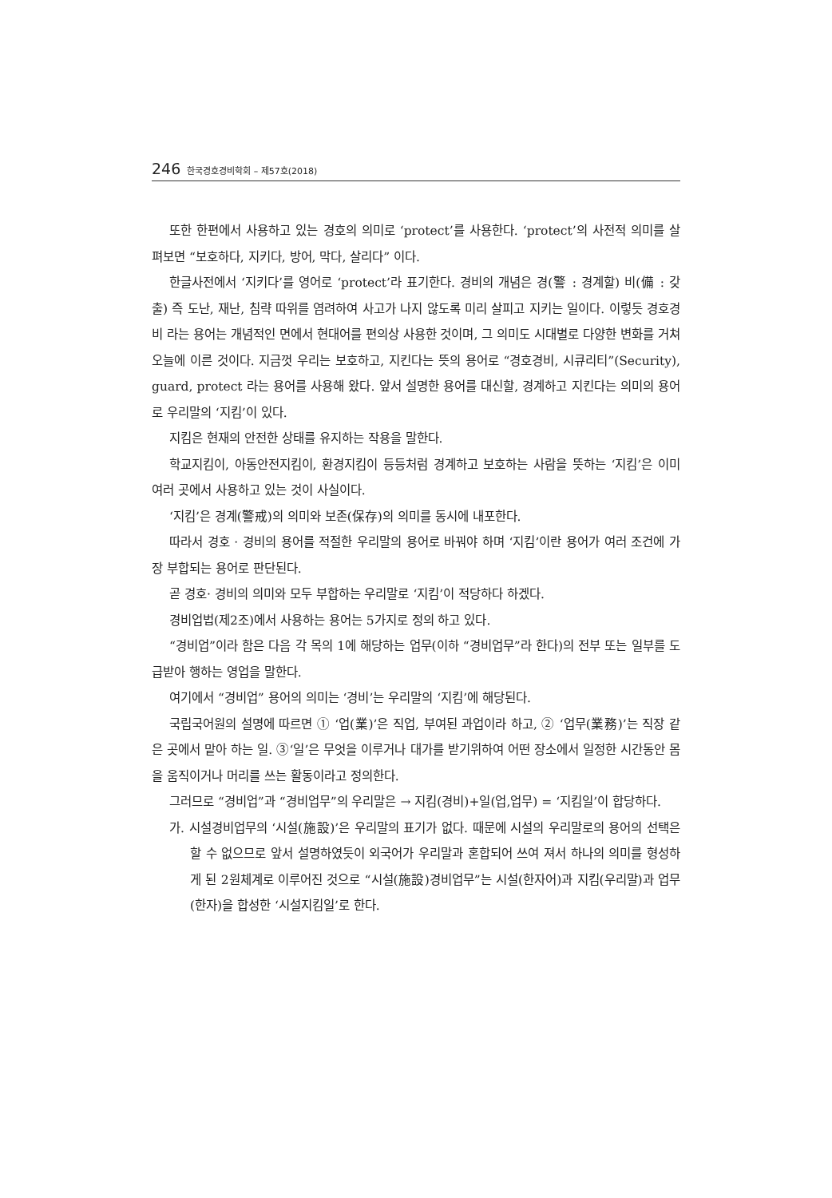246 한국경호경비학회 – 제57호(2018)
또한 한편에서 사용하고 있는 경호의 의미로 ‘protect’를 사용한다. ‘protect’의 사전적 의미를 살펴보면 “보호하다, 지키다, 방어, 막다, 살리다” 이다.
한글사전에서 ‘지키다’를 영어로 ‘protect’라 표기한다. 경비의 개념은 경(警 : 경계할) 비(備 : 갖출) 즉 도난, 재난, 침략 따위를 염려하여 사고가 나지 않도록 미리 살피고 지키는 일이다. 이렇듯 경호경비 라는 용어는 개념적인 면에서 현대어를 편의상 사용한 것이며, 그 의미도 시대별로 다양한 변화를 거쳐 오늘에 이른 것이다. 지금껏 우리는 보호하고, 지킨다는 뜻의 용어로 “경호경비, 시큐리티”(Security), guard, protect 라는 용어를 사용해 왔다. 앞서 설명한 용어를 대신할, 경계하고 지킨다는 의미의 용어로 우리말의 ‘지킴’이 있다.
지킴은 현재의 안전한 상태를 유지하는 작용을 말한다.
학교지킴이, 아동안전지킴이, 환경지킴이 등등처럼 경계하고 보호하는 사람을 뜻하는 ‘지킴’은 이미 여러 곳에서 사용하고 있는 것이 사실이다.
‘지킴’은 경계(警戒)의 의미와 보존(保存)의 의미를 동시에 내포한다.
따라서 경호 · 경비의 용어를 적절한 우리말의 용어로 바꿔야 하며 ‘지킴’이란 용어가 여러 조건에 가장 부합되는 용어로 판단된다.
곧 경호· 경비의 의미와 모두 부합하는 우리말로 ‘지킴’이 적당하다 하겠다.
경비업법(제2조)에서 사용하는 용어는 5가지로 정의 하고 있다.
“경비업”이라 함은 다음 각 목의 1에 해당하는 업무(이하 “경비업무”라 한다)의 전부 또는 일부를 도급받아 행하는 영업을 말한다.
여기에서 “경비업” 용어의 의미는 ‘경비’는 우리말의 ‘지킴’에 해당된다.
국립국어원의 설명에 따르면 ① ‘업(業)’은 직업, 부여된 과업이라 하고, ② ‘업무(業務)’는 직장 같은 곳에서 맡아 하는 일. ③‘일’은 무엇을 이루거나 대가를 받기위하여 어떤 장소에서 일정한 시간동안 몸을 움직이거나 머리를 쓰는 활동이라고 정의한다.
그러므로 “경비업”과 “경비업무”의 우리말은 → 지킴(경비)+일(업,업무) = ‘지킴일’이 합당하다.
가. 시설경비업무의 ‘시설(施設)’은 우리말의 표기가 없다. 때문에 시설의 우리말로의 용어의 선택은 할 수 없으므로 앞서 설명하였듯이 외국어가 우리말과 혼합되어 쓰여 져서 하나의 의미를 형성하게 된 2원체계로 이루어진 것으로 “시설(施設)경비업무”는 시설(한자어)과 지킴(우리말)과 업무(한자)을 합성한 ‘시설지킴일’로 한다.